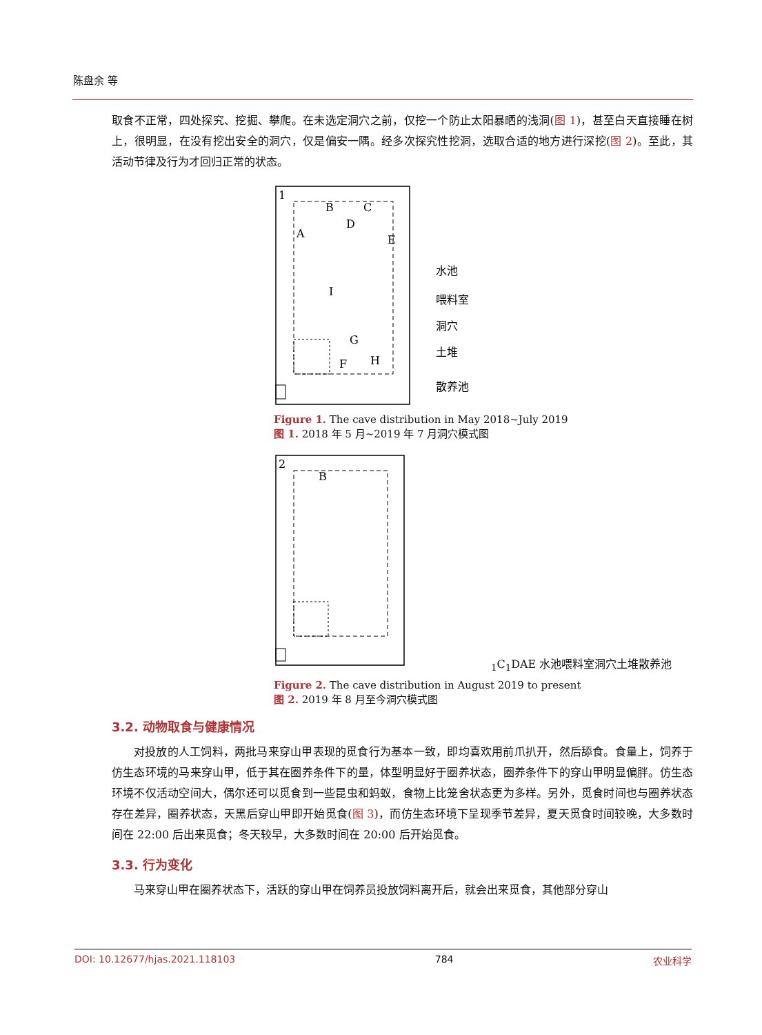陈盘余 等
取食不正常，四处探究、挖掘、攀爬。在未选定洞穴之前，仅挖一个防止太阳暴晒的浅洞(图 1)，甚至白天直接睡在树上，很明显，在没有挖出安全的洞穴，仅是偏安一隅。经多次探究性挖洞，选取合适的地方进行深挖(图 2)。至此，其活动节律及行为才回归正常的状态。
1
B
C
D
A
E
I
G
F
H
水池
喂料室
洞穴
土堆
散养池
Figure 1. The cave distribution in May 2018~July 2019
图 1. 2018 年 5 月~2019 年 7 月洞穴模式图
2
B1
C1
D
A
E
水池
喂料室
洞穴
土堆
散养池
Figure 2. The cave distribution in August 2019 to present
图 2. 2019 年 8 月至今洞穴模式图
3.2. 动物取食与健康情况
对投放的人工饲料，两批马来穿山甲表现的觅食行为基本一致，即均喜欢用前爪扒开，然后舔食。食量上，饲养于仿生态环境的马来穿山甲，低于其在圈养条件下的量，体型明显好于圈养状态，圈养条件下的穿山甲明显偏胖。仿生态环境不仅活动空间大，偶尔还可以觅食到一些昆虫和蚂蚁，食物上比笼舍状态更为多样。另外，觅食时间也与圈养状态存在差异，圈养状态，天黑后穿山甲即开始觅食(图 3)，而仿生态环境下呈现季节差异，夏天觅食时间较晚，大多数时间在 22:00 后出来觅食；冬天较早，大多数时间在 20:00 后开始觅食。
3.3. 行为变化
马来穿山甲在圈养状态下，活跃的穿山甲在饲养员投放饲料离开后，就会出来觅食，其他部分穿山
DOI: 10.12677/hjas.2021.118103 784 农业科学